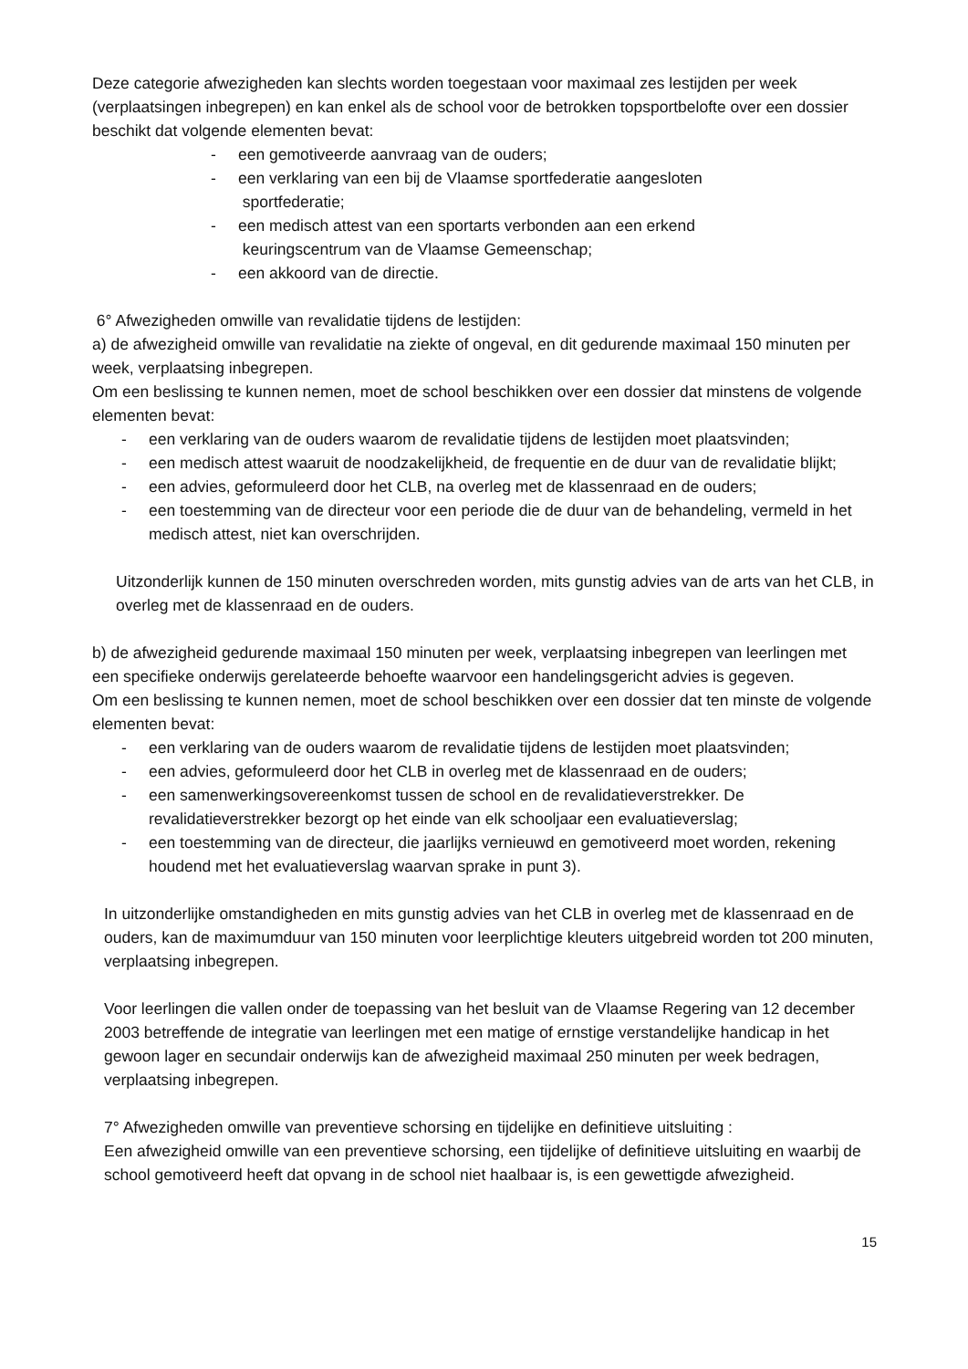Deze categorie afwezigheden kan slechts worden toegestaan voor maximaal zes lestijden per week (verplaatsingen inbegrepen) en kan enkel als de school voor de betrokken topsportbelofte over een dossier beschikt dat volgende elementen bevat:
- een gemotiveerde aanvraag van de ouders;
- een verklaring van een bij de Vlaamse sportfederatie aangesloten
sportfederatie;
- een medisch attest van een sportarts verbonden aan een erkend
keuringscentrum van de Vlaamse Gemeenschap;
- een akkoord van de directie.
6° Afwezigheden omwille van revalidatie tijdens de lestijden:
a) de afwezigheid omwille van revalidatie na ziekte of ongeval, en dit gedurende maximaal 150 minuten per week, verplaatsing inbegrepen.
Om een beslissing te kunnen nemen, moet de school beschikken over een dossier dat minstens de volgende elementen bevat:
- een verklaring van de ouders waarom de revalidatie tijdens de lestijden moet plaatsvinden;
- een medisch attest waaruit de noodzakelijkheid, de frequentie en de duur van de revalidatie blijkt;
- een advies, geformuleerd door het CLB, na overleg met de klassenraad en de ouders;
- een toestemming van de directeur voor een periode die de duur van de behandeling, vermeld in het medisch attest, niet kan overschrijden.
Uitzonderlijk kunnen de 150 minuten overschreden worden, mits gunstig advies van de arts van het CLB, in overleg met de klassenraad en de ouders.
b) de afwezigheid gedurende maximaal 150 minuten per week, verplaatsing inbegrepen van leerlingen met een specifieke onderwijs gerelateerde behoefte waarvoor een handelingsgericht advies is gegeven.
Om een beslissing te kunnen nemen, moet de school beschikken over een dossier dat ten minste de volgende elementen bevat:
- een verklaring van de ouders waarom de revalidatie tijdens de lestijden moet plaatsvinden;
- een advies, geformuleerd door het CLB in overleg met de klassenraad en de ouders;
- een samenwerkingsovereenkomst tussen de school en de revalidatieverstrekker. De revalidatieverstrekker bezorgt op het einde van elk schooljaar een evaluatieverslag;
- een toestemming van de directeur, die jaarlijks vernieuwd en gemotiveerd moet worden, rekening houdend met het evaluatieverslag waarvan sprake in punt 3).
In uitzonderlijke omstandigheden en mits gunstig advies van het CLB in overleg met de klassenraad en de ouders, kan de maximumduur van 150 minuten voor leerplichtige kleuters uitgebreid worden tot 200 minuten, verplaatsing inbegrepen.
Voor leerlingen die vallen onder de toepassing van het besluit van de Vlaamse Regering van 12 december 2003 betreffende de integratie van leerlingen met een matige of ernstige verstandelijke handicap in het gewoon lager en secundair onderwijs kan de afwezigheid maximaal 250 minuten per week bedragen, verplaatsing inbegrepen.
7° Afwezigheden omwille van preventieve schorsing en tijdelijke en definitieve uitsluiting :
Een afwezigheid omwille van een preventieve schorsing, een tijdelijke of definitieve uitsluiting en waarbij de school gemotiveerd heeft dat opvang in de school niet haalbaar is, is een gewettigde afwezigheid.
15